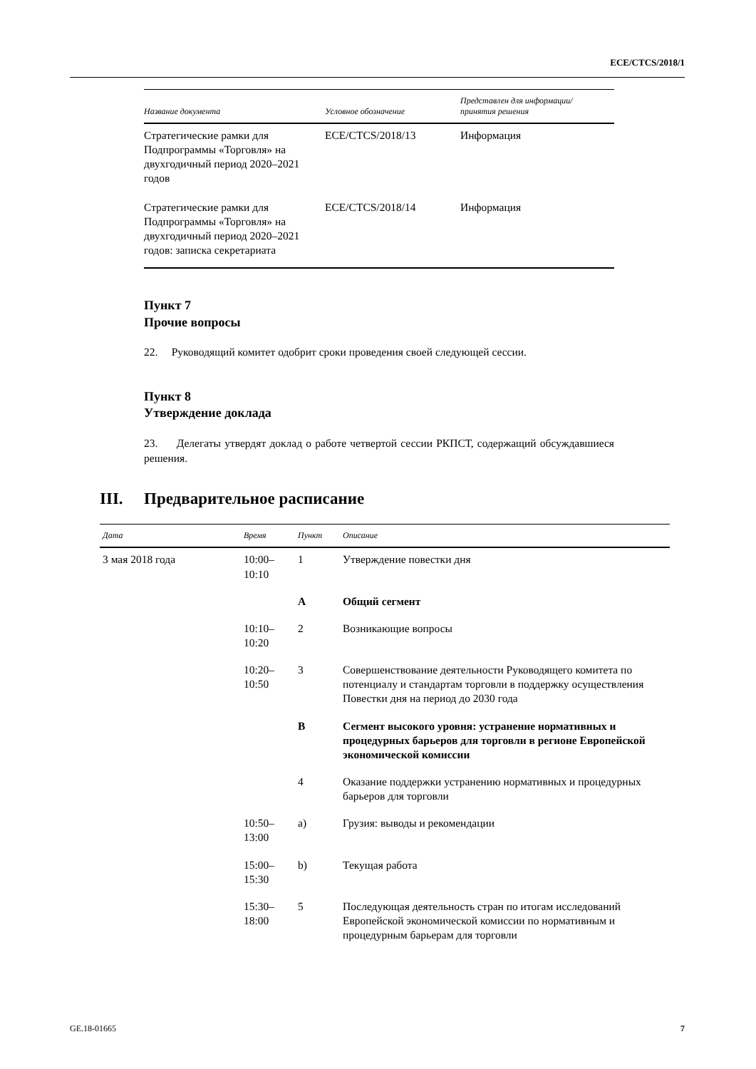ECE/CTCS/2018/1
| Название документа | Условное обозначение | Представлен для информации/ принятия решения |
| --- | --- | --- |
| Стратегические рамки для Подпрограммы «Торговля» на двухгодичный период 2020–2021 годов | ECE/CTCS/2018/13 | Информация |
| Стратегические рамки для Подпрограммы «Торговля» на двухгодичный период 2020–2021 годов: записка секретариата | ECE/CTCS/2018/14 | Информация |
Пункт 7
Прочие вопросы
22. Руководящий комитет одобрит сроки проведения своей следующей сессии.
Пункт 8
Утверждение доклада
23. Делегаты утвердят доклад о работе четвертой сессии РКПСТ, содержащий обсуждавшиеся решения.
III. Предварительное расписание
| Дата | Время | Пункт | Описание |
| --- | --- | --- | --- |
| 3 мая 2018 года | 10:00– 10:10 | 1 | Утверждение повестки дня |
| | | A | Общий сегмент |
| | 10:10– 10:20 | 2 | Возникающие вопросы |
| | 10:20– 10:50 | 3 | Совершенствование деятельности Руководящего комитета по потенциалу и стандартам торговли в поддержку осуществления Повестки дня на период до 2030 года |
| | | B | Сегмент высокого уровня: устранение нормативных и процедурных барьеров для торговли в регионе Европейской экономической комиссии |
| | | 4 | Оказание поддержки устранению нормативных и процедурных барьеров для торговли |
| | 10:50– 13:00 | a) | Грузия: выводы и рекомендации |
| | 15:00– 15:30 | b) | Текущая работа |
| | 15:30– 18:00 | 5 | Последующая деятельность стран по итогам исследований Европейской экономической комиссии по нормативным и процедурным барьерам для торговли |
GE.18-01665 7